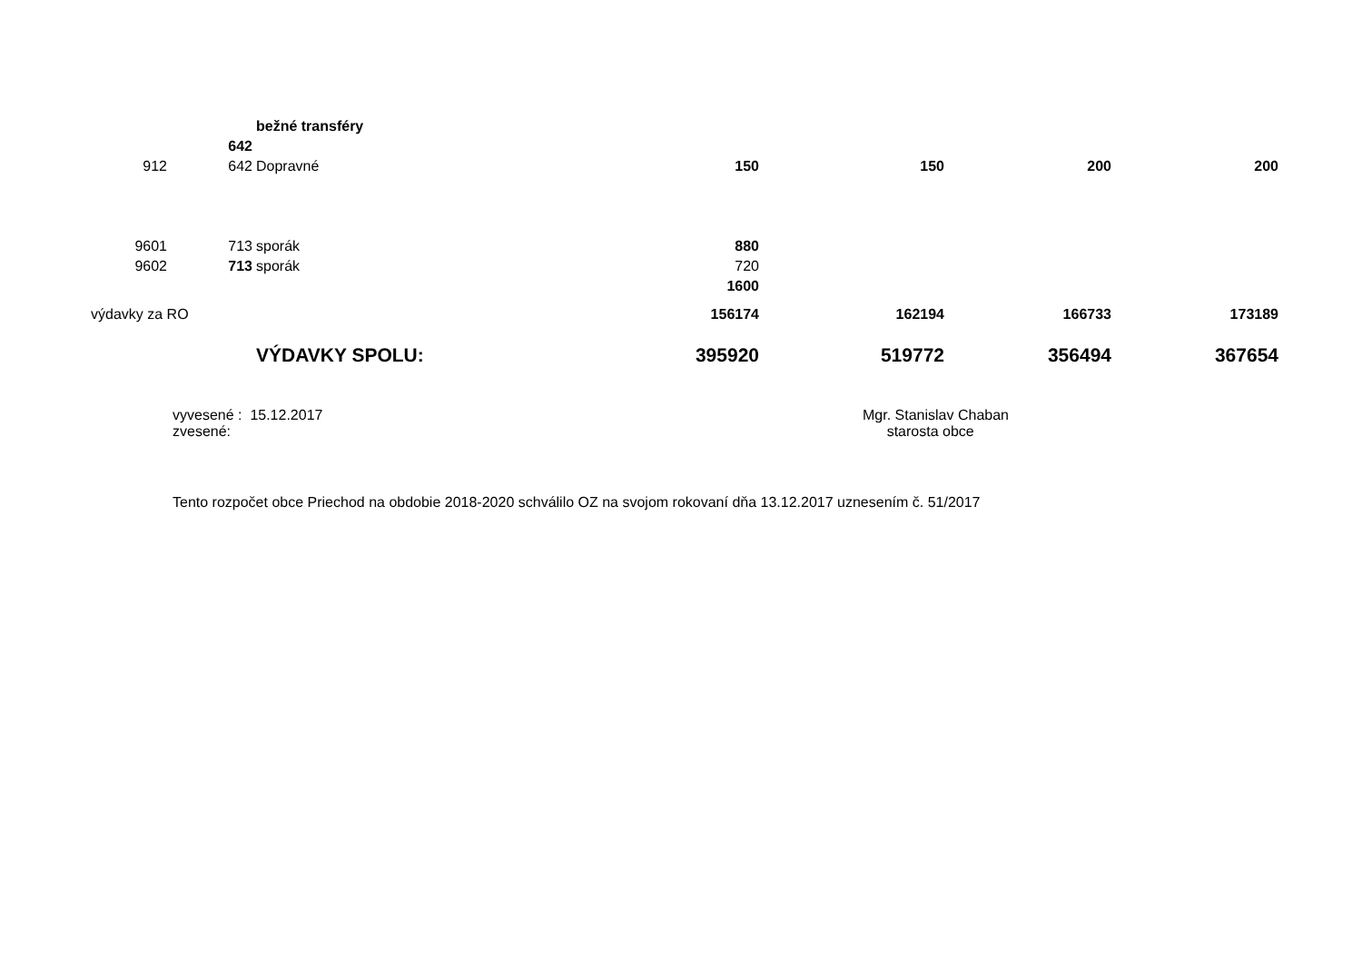| | | bežné transféry | | | | |
| | 642 | | | | | |
| 912 | 642 | Dopravné | 150 | 150 | 200 | 200 |
| 9601 | 713 | sporák | 880 | | | |
| 9602 | 713 | sporák | 720 | | | |
| | | | 1600 | | | |
| výdavky za RO | | | 156174 | 162194 | 166733 | 173189 |
| | | VÝDAVKY SPOLU: | 395920 | 519772 | 356494 | 367654 |
vyvesené : 15.12.2017
zvesené:
Mgr. Stanislav Chaban
starosta obce
Tento rozpočet obce Priechod na obdobie 2018-2020 schválilo OZ na svojom rokovaní dňa 13.12.2017 uznesením č. 51/2017